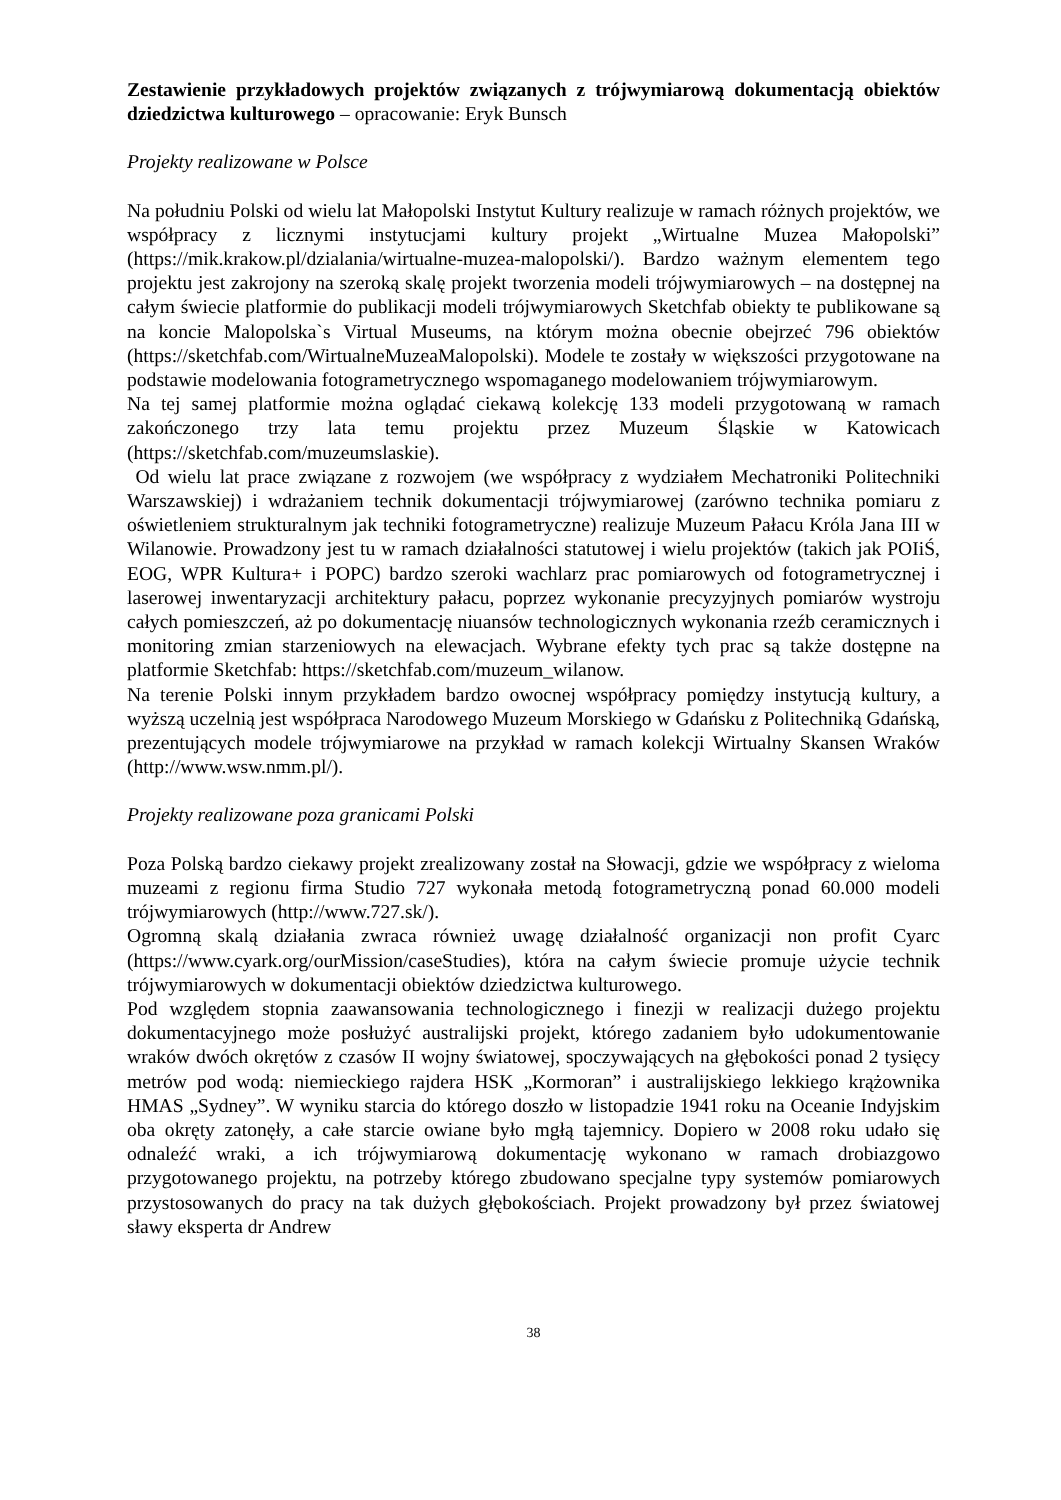Zestawienie przykładowych projektów związanych z trójwymiarową dokumentacją obiektów dziedzictwa kulturowego – opracowanie: Eryk Bunsch
Projekty realizowane w Polsce
Na południu Polski od wielu lat Małopolski Instytut Kultury realizuje w ramach różnych projektów, we współpracy z licznymi instytucjami kultury projekt „Wirtualne Muzea Małopolski” (https://mik.krakow.pl/dzialania/wirtualne-muzea-malopolski/). Bardzo ważnym elementem tego projektu jest zakrojony na szeroką skalę projekt tworzenia modeli trójwymiarowych – na dostępnej na całym świecie platformie do publikacji modeli trójwymiarowych Sketchfab obiekty te publikowane są na koncie Malopolska`s Virtual Museums, na którym można obecnie obejrzeć 796 obiektów (https://sketchfab.com/WirtualneMuzeaMalopolski). Modele te zostały w większości przygotowane na podstawie modelowania fotogrametrycznego wspomaganego modelowaniem trójwymiarowym.
Na tej samej platformie można oglądać ciekawą kolekcję 133 modeli przygotowaną w ramach zakończonego trzy lata temu projektu przez Muzeum Śląskie w Katowicach (https://sketchfab.com/muzeumslaskie).
Od wielu lat prace związane z rozwojem (we współpracy z wydziałem Mechatroniki Politechniki Warszawskiej) i wdrażaniem technik dokumentacji trójwymiarowej (zarówno technika pomiaru z oświetleniem strukturalnym jak techniki fotogrametryczne) realizuje Muzeum Pałacu Króla Jana III w Wilanowie. Prowadzony jest tu w ramach działalności statutowej i wielu projektów (takich jak POIiŚ, EOG, WPR Kultura+ i POPC) bardzo szeroki wachlarz prac pomiarowych od fotogrametrycznej i laserowej inwentaryzacji architektury pałacu, poprzez wykonanie precyzyjnych pomiarów wystroju całych pomieszczeń, aż po dokumentację niuansów technologicznych wykonania rzeźb ceramicznych i monitoring zmian starzeniowych na elewacjach. Wybrane efekty tych prac są także dostępne na platformie Sketchfab: https://sketchfab.com/muzeum_wilanow.
Na terenie Polski innym przykładem bardzo owocnej współpracy pomiędzy instytucją kultury, a wyższą uczelnią jest współpraca Narodowego Muzeum Morskiego w Gdańsku z Politechniką Gdańską, prezentujących modele trójwymiarowe na przykład w ramach kolekcji Wirtualny Skansen Wraków (http://www.wsw.nmm.pl/).
Projekty realizowane poza granicami Polski
Poza Polską bardzo ciekawy projekt zrealizowany został na Słowacji, gdzie we współpracy z wieloma muzeami z regionu firma Studio 727 wykonała metodą fotogrametryczną ponad 60.000 modeli trójwymiarowych (http://www.727.sk/).
Ogromną skalą działania zwraca również uwagę działalność organizacji non profit Cyarc (https://www.cyark.org/ourMission/caseStudies), która na całym świecie promuje użycie technik trójwymiarowych w dokumentacji obiektów dziedzictwa kulturowego.
Pod względem stopnia zaawansowania technologicznego i finezji w realizacji dużego projektu dokumentacyjnego może posłużyć australijski projekt, którego zadaniem było udokumentowanie wraków dwóch okrętów z czasów II wojny światowej, spoczywających na głębokości ponad 2 tysięcy metrów pod wodą: niemieckiego rajdera HSK „Kormoran” i australijskiego lekkiego krążownika HMAS „Sydney”. W wyniku starcia do którego doszło w listopadzie 1941 roku na Oceanie Indyjskim oba okręty zatonęły, a całe starcie owiane było mgłą tajemnicy. Dopiero w 2008 roku udało się odnaleźć wraki, a ich trójwymiarową dokumentację wykonano w ramach drobiazgowo przygotowanego projektu, na potrzeby którego zbudowano specjalne typy systemów pomiarowych przystosowanych do pracy na tak dużych głębokościach. Projekt prowadzony był przez światowej sławy eksperta dr Andrew
38